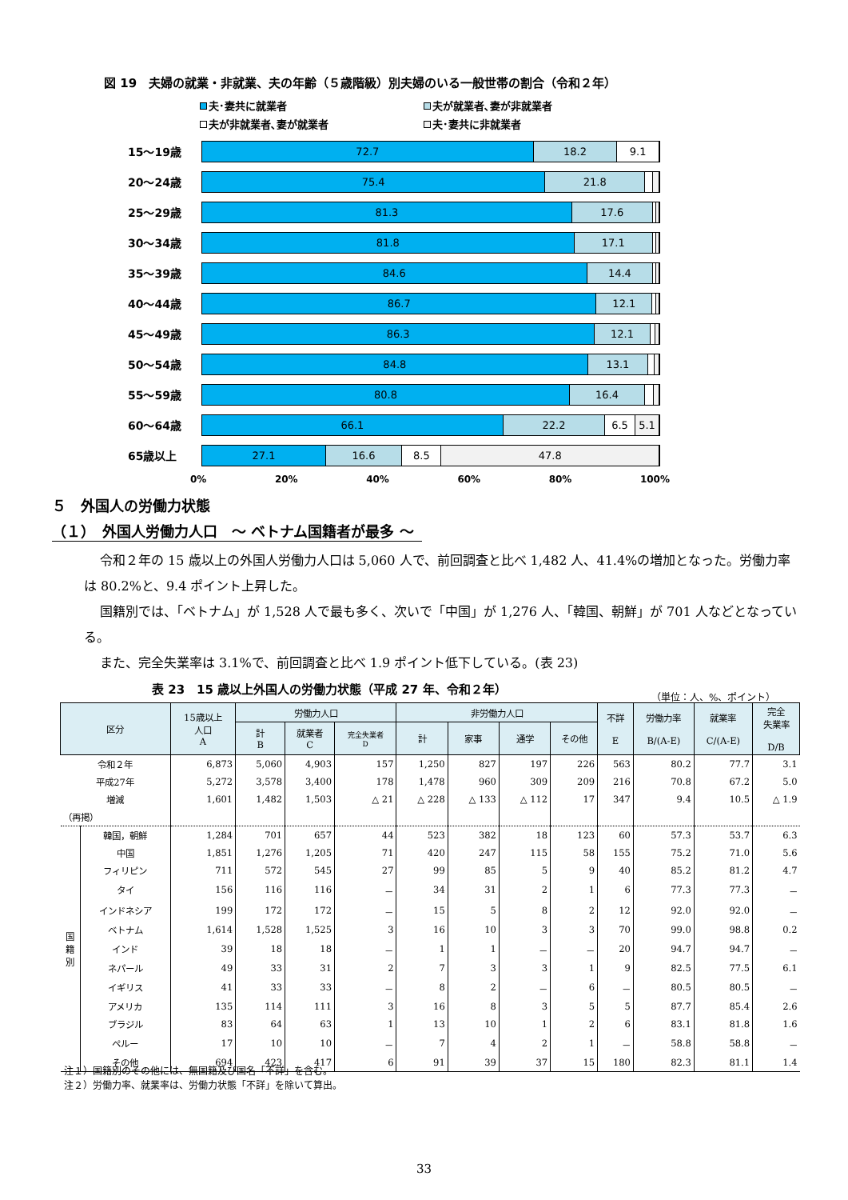図 19　夫婦の就業・非就業、夫の年齢（５歳階級）別夫婦のいる一般世帯の割合（令和２年）
夫･妻共に就業者
夫が就業者､妻が非就業者
夫が非就業者､妻が就業者
夫･妻共に非就業者
15～19歳
72.7 18.2 9.1
20～24歳
75.4 21.8
25～29歳
81.3 17.6
30～34歳
81.8 17.1
35～39歳
84.6 14.4
40～44歳
86.7 12.1
45～49歳
86.3 12.1
50～54歳
84.8 13.1
55～59歳
80.8 16.4
60～64歳
66.1 22.2 6.5 5.1
65歳以上
27.1 16.6 8.5 47.8
0% 20% 40% 60% 80% 100%
５　外国人の労働力状態
（１）　外国人労働力人口　～ ベトナム国籍者が最多 ～
令和２年の 15 歳以上の外国人労働力人口は 5,060 人で、前回調査と比べ 1,482 人、41.4%の増加となった。労働力率は 80.2%と、9.4 ポイント上昇した。
国籍別では、「ベトナム」が 1,528 人で最も多く、次いで「中国」が 1,276 人、「韓国、朝鮮」が 701 人などとなっている。
また、完全失業率は 3.1%で、前回調査と比べ 1.9 ポイント低下している。(表 23)
表 23　15 歳以上外国人の労働力状態（平成 27 年、令和２年）
（単位：人、%、ポイント）
| 区分 | | 15歳以上 人口 A | 労働力人口 | | | 非労働力人口 | | | | 不詳 E | 労働力率 B/(A-E) | 就業率 C/(A-E) | 完全 失業率 D/B |
| --- | --- | --- | --- | --- | --- | --- | --- | --- | --- | --- | --- | --- | --- |
| | | | 計 B | 就業者 C | 完全失業者 D | 計 | 家事 | 通学 | その他 | | | | |
| 令和２年 | | 6,873 | 5,060 | 4,903 | 157 | 1,250 | 827 | 197 | 226 | 563 | 80.2 | 77.7 | 3.1 |
| 平成27年 | | 5,272 | 3,578 | 3,400 | 178 | 1,478 | 960 | 309 | 209 | 216 | 70.8 | 67.2 | 5.0 |
| 増減 | | 1,601 | 1,482 | 1,503 | △ 21 | △ 228 | △ 133 | △ 112 | 17 | 347 | 9.4 | 10.5 | △ 1.9 |
| （再掲） | | | | | | | | | | | | | |
| 国 籍 別 | 韓国，朝鮮 | 1,284 | 701 | 657 | 44 | 523 | 382 | 18 | 123 | 60 | 57.3 | 53.7 | 6.3 |
| | 中国 | 1,851 | 1,276 | 1,205 | 71 | 420 | 247 | 115 | 58 | 155 | 75.2 | 71.0 | 5.6 |
| | フィリピン | 711 | 572 | 545 | 27 | 99 | 85 | 5 | 9 | 40 | 85.2 | 81.2 | 4.7 |
| | タイ | 156 | 116 | 116 | － | 34 | 31 | 2 | 1 | 6 | 77.3 | 77.3 | － |
| | インドネシア | 199 | 172 | 172 | － | 15 | 5 | 8 | 2 | 12 | 92.0 | 92.0 | － |
| | ベトナム | 1,614 | 1,528 | 1,525 | 3 | 16 | 10 | 3 | 3 | 70 | 99.0 | 98.8 | 0.2 |
| | インド | 39 | 18 | 18 | － | 1 | 1 | － | － | 20 | 94.7 | 94.7 | － |
| | ネパール | 49 | 33 | 31 | 2 | 7 | 3 | 3 | 1 | 9 | 82.5 | 77.5 | 6.1 |
| | イギリス | 41 | 33 | 33 | － | 8 | 2 | － | 6 | － | 80.5 | 80.5 | － |
| | アメリカ | 135 | 114 | 111 | 3 | 16 | 8 | 3 | 5 | 5 | 87.7 | 85.4 | 2.6 |
| | ブラジル | 83 | 64 | 63 | 1 | 13 | 10 | 1 | 2 | 6 | 83.1 | 81.8 | 1.6 |
| | ペルー | 17 | 10 | 10 | － | 7 | 4 | 2 | 1 | － | 58.8 | 58.8 | － |
| | その他 | 694 | 423 | 417 | 6 | 91 | 39 | 37 | 15 | 180 | 82.3 | 81.1 | 1.4 |
注１）国籍別のその他には、無国籍及び国名「不詳」を含む。
注２）労働力率、就業率は、労働力状態「不詳」を除いて算出。
33